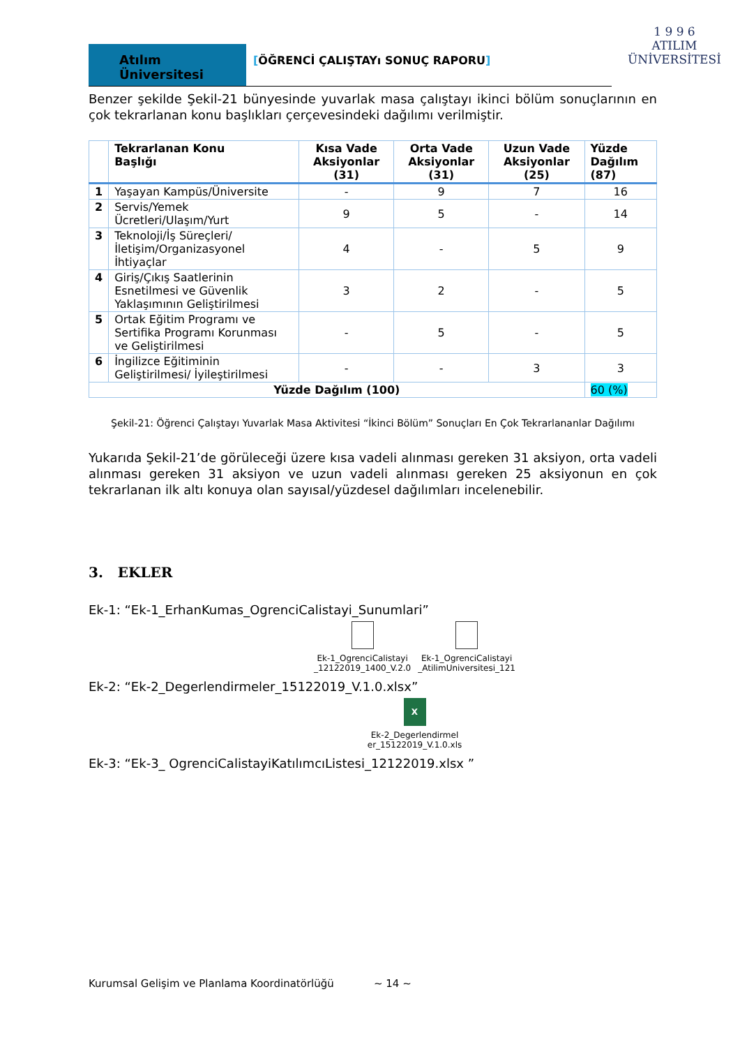Atılım Üniversitesi
[ÖĞRENCİ ÇALIŞTAYı SONUÇ RAPORU]
1 9 9 6
ATILIM
ÜNİVERSİTESİ
Benzer şekilde Şekil-21 bünyesinde yuvarlak masa çalıştayı ikinci bölüm sonuçlarının en çok tekrarlanan konu başlıkları çerçevesindeki dağılımı verilmiştir.
| | Tekrarlanan Konu Başlığı | Kısa Vade Aksiyonlar (31) | Orta Vade Aksiyonlar (31) | Uzun Vade Aksiyonlar (25) | Yüzde Dağılım (87) |
| --- | --- | --- | --- | --- | --- |
| 1 | Yaşayan Kampüs/Üniversite | - | 9 | 7 | 16 |
| 2 | Servis/Yemek Ücretleri/Ulaşım/Yurt | 9 | 5 | - | 14 |
| 3 | Teknoloji/İş Süreçleri/İletişim/Organizasyonel İhtiyaçlar | 4 | - | 5 | 9 |
| 4 | Giriş/Çıkış Saatlerinin Esnetilmesi ve Güvenlik Yaklaşımının Geliştirilmesi | 3 | 2 | - | 5 |
| 5 | Ortak Eğitim Programı ve Sertifika Programı Korunması ve Geliştirilmesi | - | 5 | - | 5 |
| 6 | İngilizce Eğitiminin Geliştirilmesi/ İyileştirilmesi | - | - | 3 | 3 |
| Yüzde Dağılım (100) | | | | | 60 (%) |
Şekil-21: Öğrenci Çalıştayı Yuvarlak Masa Aktivitesi “İkinci Bölüm” Sonuçları En Çok Tekrarlananlar Dağılımı
Yukarıda Şekil-21’de görüleceği üzere kısa vadeli alınması gereken 31 aksiyon, orta vadeli alınması gereken 31 aksiyon ve uzun vadeli alınması gereken 25 aksiyonun en çok tekrarlanan ilk altı konuya olan sayısal/yüzdesel dağılımları incelenebilir.
3. EKLER
Ek-1: “Ek-1_ErhanKumas_OgrenciCalistayi_Sunumlari”
Ek-1_OgrenciCalistayi
_12122019_1400_V.2.0
Ek-1_OgrenciCalistayi
_AtilimUniversitesi_121
Ek-2: “Ek-2_Degerlendirmeler_15122019_V.1.0.xlsx”
X
Ek-2_Degerlendirmel
er_15122019_V.1.0.xls
Ek-3: “Ek-3_ OgrenciCalistayiKatılımcıListesi_12122019.xlsx ”
Kurumsal Gelişim ve Planlama Koordinatörlüğü ~ 14 ~